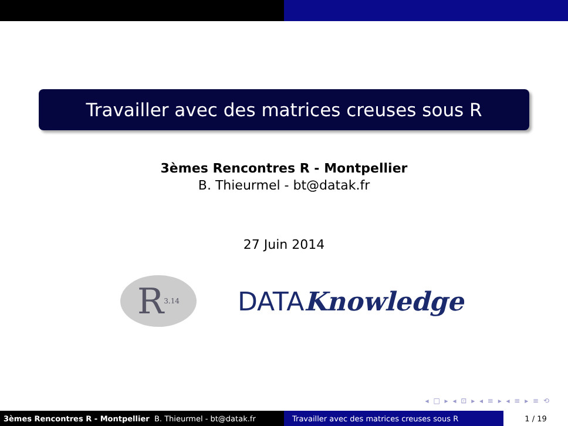Travailler avec des matrices creuses sous R
3èmes Rencontres R - Montpellier
B. Thieurmel - bt@datak.fr
27 Juin 2014
R<sub>3.14</sub>
DATAKnowledge
◂ □ ▸ ◂ ⊡ ▸ ◂ ≡ ▸ ◂ ≡ ▸ ≡ ⟲
3èmes Rencontres R - Montpellier B. Thieurmel - bt@datak.fr Travailler avec des matrices creuses sous R
1 / 19